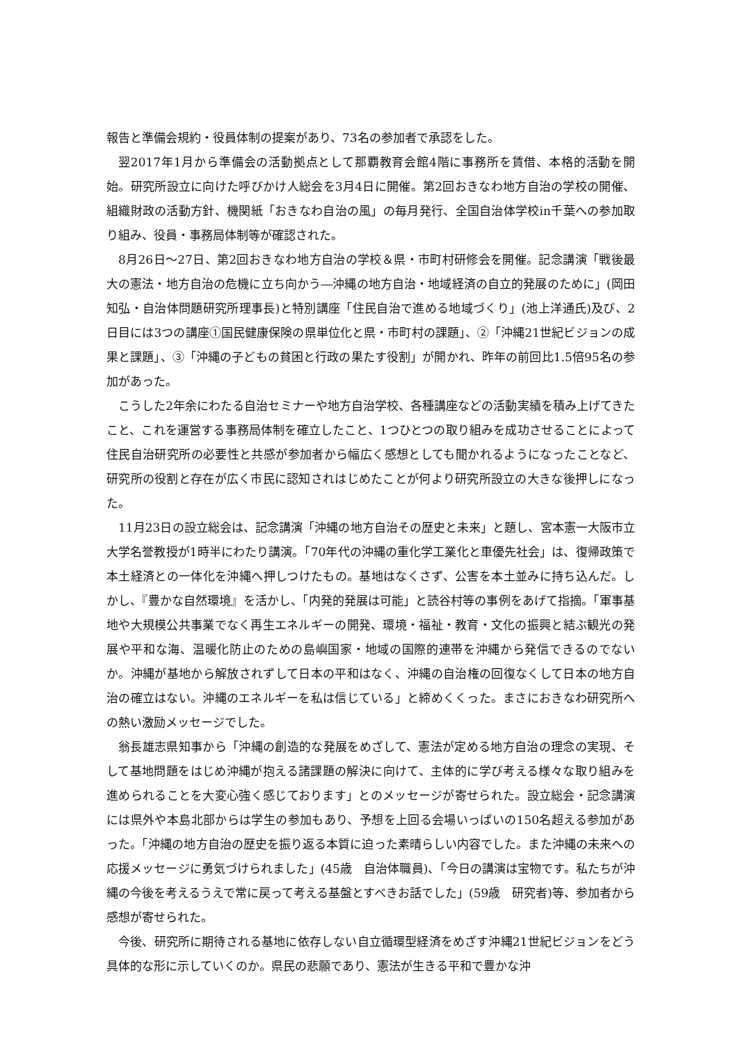報告と準備会規約・役員体制の提案があり、73名の参加者で承認をした。
翌2017年1月から準備会の活動拠点として那覇教育会館4階に事務所を賃借、本格的活動を開始。研究所設立に向けた呼びかけ人総会を3月4日に開催。第2回おきなわ地方自治の学校の開催、組織財政の活動方針、機関紙「おきなわ自治の風」の毎月発行、全国自治体学校in千葉への参加取り組み、役員・事務局体制等が確認された。
8月26日～27日、第2回おきなわ地方自治の学校＆県・市町村研修会を開催。記念講演「戦後最大の憲法・地方自治の危機に立ち向かう―沖縄の地方自治・地域経済の自立的発展のために」(岡田知弘・自治体問題研究所理事長)と特別講座「住民自治で進める地域づくり」(池上洋通氏)及び、2日目には3つの講座①国民健康保険の県単位化と県・市町村の課題」、②「沖縄21世紀ビジョンの成果と課題」、③「沖縄の子どもの貧困と行政の果たす役割」が開かれ、昨年の前回比1.5倍95名の参加があった。
こうした2年余にわたる自治セミナーや地方自治学校、各種講座などの活動実績を積み上げてきたこと、これを運営する事務局体制を確立したこと、1つひとつの取り組みを成功させることによって住民自治研究所の必要性と共感が参加者から幅広く感想としても聞かれるようになったことなど、研究所の役割と存在が広く市民に認知されはじめたことが何より研究所設立の大きな後押しになった。
11月23日の設立総会は、記念講演「沖縄の地方自治その歴史と未来」と題し、宮本憲一大阪市立大学名誉教授が1時半にわたり講演。「70年代の沖縄の重化学工業化と車優先社会」は、復帰政策で本土経済との一体化を沖縄へ押しつけたもの。基地はなくさず、公害を本土並みに持ち込んだ。しかし、『豊かな自然環境』を活かし、「内発的発展は可能」と読谷村等の事例をあげて指摘。「軍事基地や大規模公共事業でなく再生エネルギーの開発、環境・福祉・教育・文化の振興と結ぶ観光の発展や平和な海、温暖化防止のための島嶼国家・地域の国際的連帯を沖縄から発信できるのでないか。沖縄が基地から解放されずして日本の平和はなく、沖縄の自治権の回復なくして日本の地方自治の確立はない。沖縄のエネルギーを私は信じている」と締めくくった。まさにおきなわ研究所への熱い激励メッセージでした。
翁長雄志県知事から「沖縄の創造的な発展をめざして、憲法が定める地方自治の理念の実現、そして基地問題をはじめ沖縄が抱える諸課題の解決に向けて、主体的に学び考える様々な取り組みを進められることを大変心強く感じております」とのメッセージが寄せられた。設立総会・記念講演には県外や本島北部からは学生の参加もあり、予想を上回る会場いっぱいの150名超える参加があった。「沖縄の地方自治の歴史を振り返る本質に迫った素晴らしい内容でした。また沖縄の未来への応援メッセージに勇気づけられました」(45歳　自治体職員)、「今日の講演は宝物です。私たちが沖縄の今後を考えるうえで常に戻って考える基盤とすべきお話でした」(59歳　研究者)等、参加者から感想が寄せられた。
今後、研究所に期待される基地に依存しない自立循環型経済をめざす沖縄21世紀ビジョンをどう具体的な形に示していくのか。県民の悲願であり、憲法が生きる平和で豊かな沖